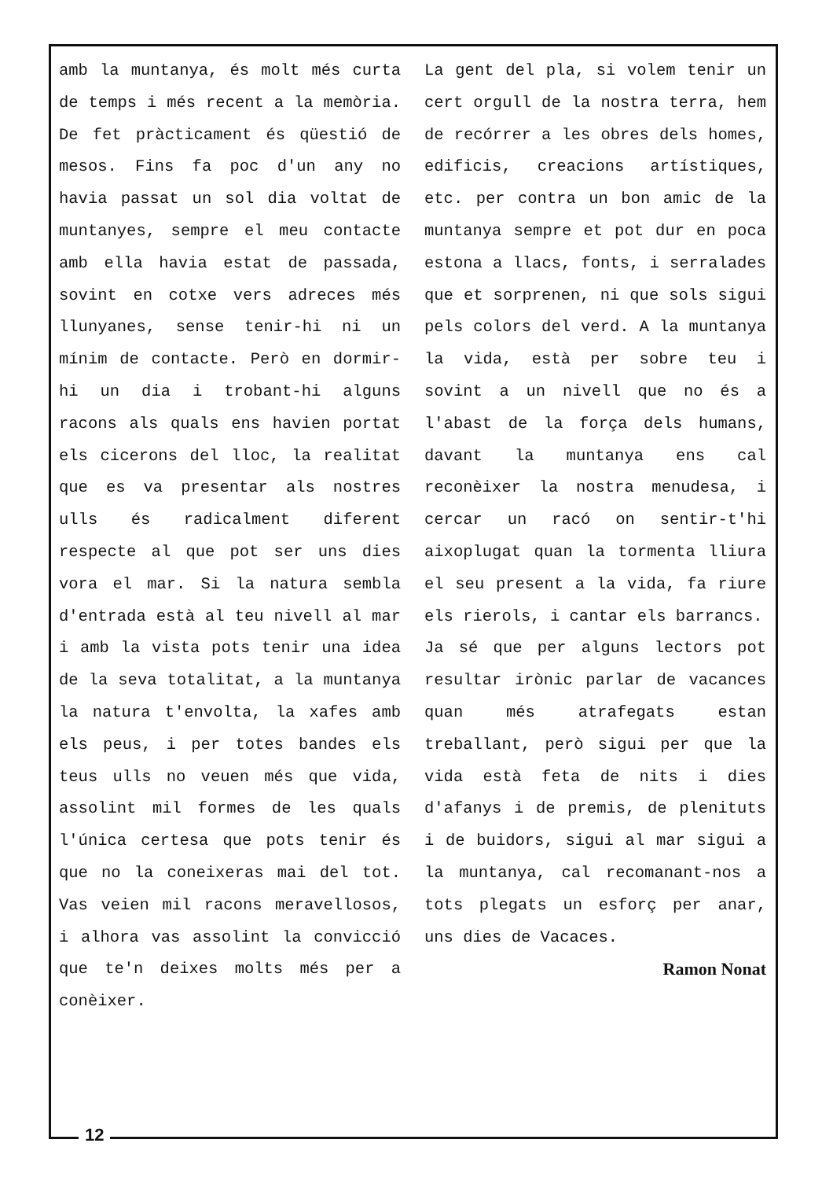amb la muntanya, és molt més curta de temps i més recent a la memòria. De fet pràcticament és qüestió de mesos. Fins fa poc d'un any no havia passat un sol dia voltat de muntanyes, sempre el meu contacte amb ella havia estat de passada, sovint en cotxe vers adreces més llunyanes, sense tenir-hi ni un mínim de contacte. Però en dormir-hi un dia i trobant-hi alguns racons als quals ens havien portat els cicerons del lloc, la realitat que es va presentar als nostres ulls és radicalment diferent respecte al que pot ser uns dies vora el mar. Si la natura sembla d'entrada està al teu nivell al mar i amb la vista pots tenir una idea de la seva totalitat, a la muntanya la natura t'envolta, la xafes amb els peus, i per totes bandes els teus ulls no veuen més que vida, assolint mil formes de les quals l'única certesa que pots tenir és que no la coneixeras mai del tot. Vas veien mil racons meravellosos, i alhora vas assolint la convicció que te'n deixes molts més per a conèixer.
La gent del pla, si volem tenir un cert orgull de la nostra terra, hem de recórrer a les obres dels homes, edificis, creacions artístiques, etc. per contra un bon amic de la muntanya sempre et pot dur en poca estona a llacs, fonts, i serralades que et sorprenen, ni que sols sigui pels colors del verd. A la muntanya la vida, està per sobre teu i sovint a un nivell que no és a l'abast de la força dels humans, davant la muntanya ens cal reconèixer la nostra menudesa, i cercar un racó on sentir-t'hi aixoplugat quan la tormenta lliura el seu present a la vida, fa riure els rierols, i cantar els barrancs.
Ja sé que per alguns lectors pot resultar irònic parlar de vacances quan més atrafegats estan treballant, però sigui per que la vida està feta de nits i dies d'afanys i de premis, de plenituts i de buidors, sigui al mar sigui a la muntanya, cal recomanant-nos a tots plegats un esforç per anar, uns dies de Vacaces.
Ramon Nonat
12